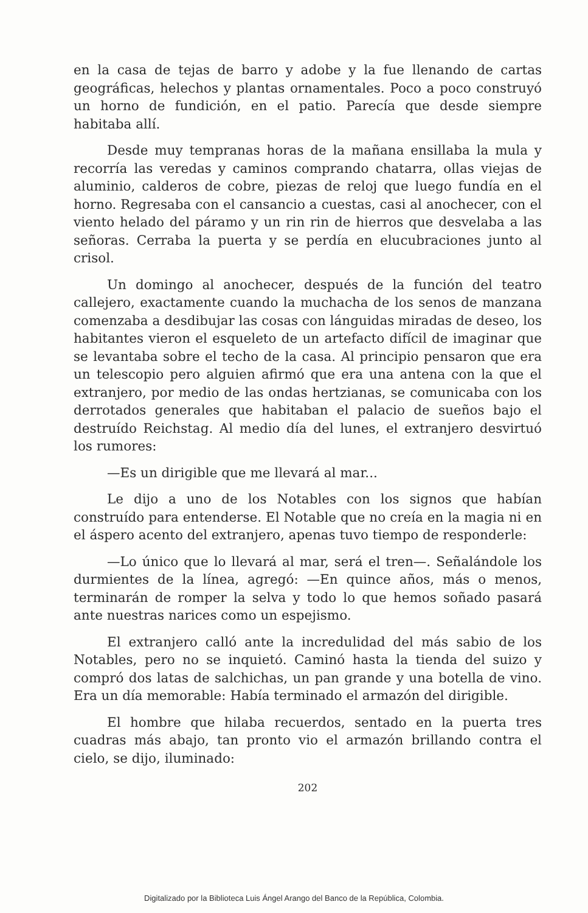en la casa de tejas de barro y adobe y la fue llenando de cartas geográficas, helechos y plantas ornamentales. Poco a poco construyó un horno de fundición, en el patio. Parecía que desde siempre habitaba allí.
Desde muy tempranas horas de la mañana ensillaba la mula y recorría las veredas y caminos comprando chatarra, ollas viejas de aluminio, calderos de cobre, piezas de reloj que luego fundía en el horno. Regresaba con el cansancio a cuestas, casi al anochecer, con el viento helado del páramo y un rin rin de hierros que desvelaba a las señoras. Cerraba la puerta y se perdía en elucubraciones junto al crisol.
Un domingo al anochecer, después de la función del teatro callejero, exactamente cuando la muchacha de los senos de manzana comenzaba a desdibujar las cosas con lánguidas miradas de deseo, los habitantes vieron el esqueleto de un artefacto difícil de imaginar que se levantaba sobre el techo de la casa. Al principio pensaron que era un telescopio pero alguien afirmó que era una antena con la que el extranjero, por medio de las ondas hertzianas, se comunicaba con los derrotados generales que habitaban el palacio de sueños bajo el destruído Reichstag. Al medio día del lunes, el extranjero desvirtuó los rumores:
—Es un dirigible que me llevará al mar...
Le dijo a uno de los Notables con los signos que habían construído para entenderse. El Notable que no creía en la magia ni en el áspero acento del extranjero, apenas tuvo tiempo de responderle:
—Lo único que lo llevará al mar, será el tren—. Señalándole los durmientes de la línea, agregó: —En quince años, más o menos, terminarán de romper la selva y todo lo que hemos soñado pasará ante nuestras narices como un espejismo.
El extranjero calló ante la incredulidad del más sabio de los Notables, pero no se inquietó. Caminó hasta la tienda del suizo y compró dos latas de salchichas, un pan grande y una botella de vino. Era un día memorable: Había terminado el armazón del dirigible.
El hombre que hilaba recuerdos, sentado en la puerta tres cuadras más abajo, tan pronto vio el armazón brillando contra el cielo, se dijo, iluminado:
202
Digitalizado por la Biblioteca Luis Ángel Arango del Banco de la República, Colombia.